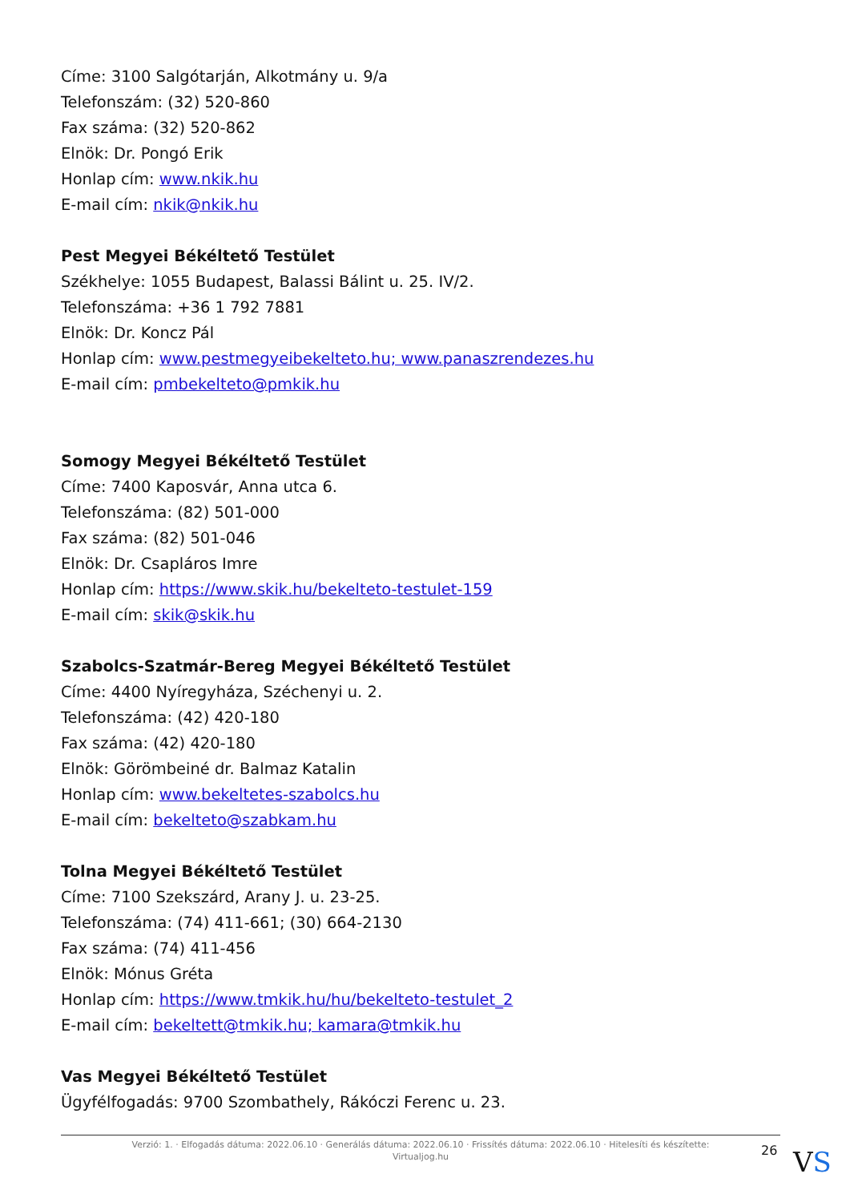Címe: 3100 Salgótarján, Alkotmány u. 9/a
Telefonszám: (32) 520-860
Fax száma: (32) 520-862
Elnök: Dr. Pongó Erik
Honlap cím: www.nkik.hu
E-mail cím: nkik@nkik.hu
Pest Megyei Békéltető Testület
Székhelye: 1055 Budapest, Balassi Bálint u. 25. IV/2.
Telefonszáma: +36 1 792 7881
Elnök: Dr. Koncz Pál
Honlap cím: www.pestmegyeibekelteto.hu; www.panaszrendezes.hu
E-mail cím: pmbekelteto@pmkik.hu
Somogy Megyei Békéltető Testület
Címe: 7400 Kaposvár, Anna utca 6.
Telefonszáma: (82) 501-000
Fax száma: (82) 501-046
Elnök: Dr. Csapláros Imre
Honlap cím: https://www.skik.hu/bekelteto-testulet-159
E-mail cím: skik@skik.hu
Szabolcs-Szatmár-Bereg Megyei Békéltető Testület
Címe: 4400 Nyíregyháza, Széchenyi u. 2.
Telefonszáma: (42) 420-180
Fax száma: (42) 420-180
Elnök: Görömbeiné dr. Balmaz Katalin
Honlap cím: www.bekeltetes-szabolcs.hu
E-mail cím: bekelteto@szabkam.hu
Tolna Megyei Békéltető Testület
Címe: 7100 Szekszárd, Arany J. u. 23-25.
Telefonszáma: (74) 411-661; (30) 664-2130
Fax száma: (74) 411-456
Elnök: Mónus Gréta
Honlap cím: https://www.tmkik.hu/hu/bekelteto-testulet_2
E-mail cím: bekeltett@tmkik.hu; kamara@tmkik.hu
Vas Megyei Békéltető Testület
Ügyfélfogadás: 9700 Szombathely, Rákóczi Ferenc u. 23.
Verzió: 1. · Elfogadás dátuma: 2022.06.10 · Generálás dátuma: 2022.06.10 · Frissítés dátuma: 2022.06.10 · Hitelesíti és készítette:
Virtualjog.hu
26 VS